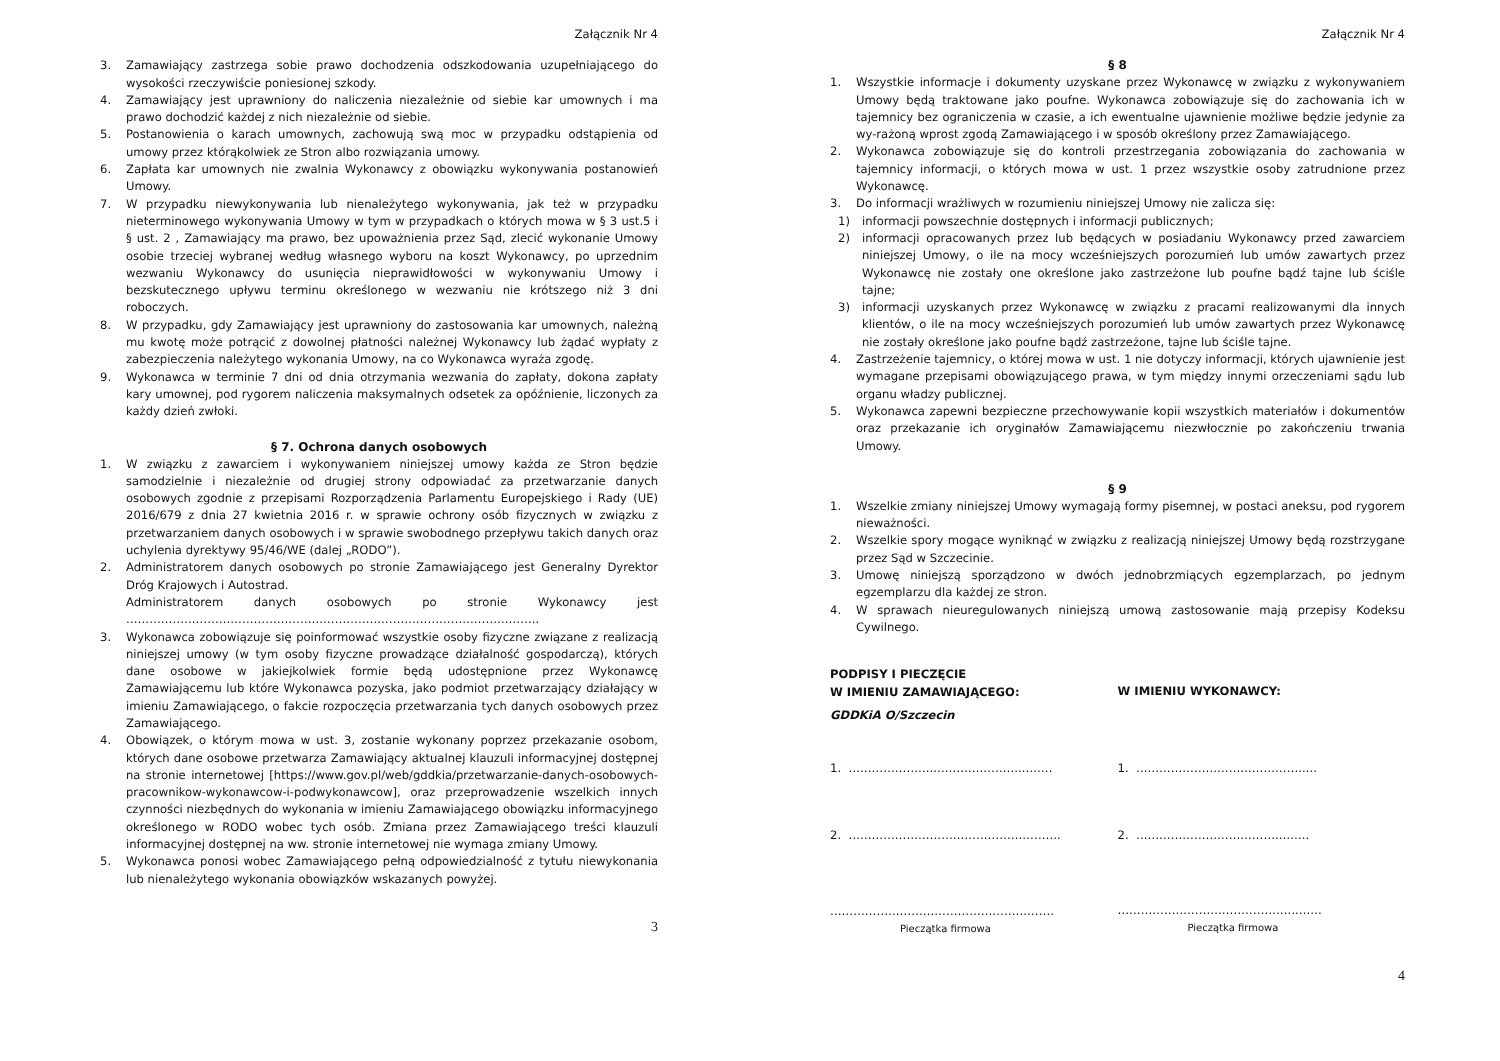Załącznik Nr 4
3. Zamawiający zastrzega sobie prawo dochodzenia odszkodowania uzupełniającego do wysokości rzeczywiście poniesionej szkody.
4. Zamawiający jest uprawniony do naliczenia niezależnie od siebie kar umownych i ma prawo dochodzić każdej z nich niezależnie od siebie.
5. Postanowienia o karach umownych, zachowują swą moc w przypadku odstąpienia od umowy przez którąkolwiek ze Stron albo rozwiązania umowy.
6. Zapłata kar umownych nie zwalnia Wykonawcy z obowiązku wykonywania postanowień Umowy.
7. W przypadku niewykonywania lub nienależytego wykonywania, jak też w przypadku nieterminowego wykonywania Umowy w tym w przypadkach o których mowa w § 3 ust.5 i § ust. 2 , Zamawiający ma prawo, bez upoważnienia przez Sąd, zlecić wykonanie Umowy osobie trzeciej wybranej według własnego wyboru na koszt Wykonawcy, po uprzednim wezwaniu Wykonawcy do usunięcia nieprawidłowości w wykonywaniu Umowy i bezskutecznego upływu terminu określonego w wezwaniu nie krótszego niż 3 dni roboczych.
8. W przypadku, gdy Zamawiający jest uprawniony do zastosowania kar umownych, należną mu kwotę może potrącić z dowolnej płatności należnej Wykonawcy lub żądać wypłaty z zabezpieczenia należytego wykonania Umowy, na co Wykonawca wyraża zgodę.
9. Wykonawca w terminie 7 dni od dnia otrzymania wezwania do zapłaty, dokona zapłaty kary umownej, pod rygorem naliczenia maksymalnych odsetek za opóźnienie, liczonych za każdy dzień zwłoki.
§ 7. Ochrona danych osobowych
1. W związku z zawarciem i wykonywaniem niniejszej umowy każda ze Stron będzie samodzielnie i niezależnie od drugiej strony odpowiadać za przetwarzanie danych osobowych zgodnie z przepisami Rozporządzenia Parlamentu Europejskiego i Rady (UE) 2016/679 z dnia 27 kwietnia 2016 r. w sprawie ochrony osób fizycznych w związku z przetwarzaniem danych osobowych i w sprawie swobodnego przepływu takich danych oraz uchylenia dyrektywy 95/46/WE (dalej „RODO”).
2. Administratorem danych osobowych po stronie Zamawiającego jest Generalny Dyrektor Dróg Krajowych i Autostrad.
Administratorem danych osobowych po stronie Wykonawcy jest ……………………………………………………………………………………………..
3. Wykonawca zobowiązuje się poinformować wszystkie osoby fizyczne związane z realizacją niniejszej umowy (w tym osoby fizyczne prowadzące działalność gospodarczą), których dane osobowe w jakiejkolwiek formie będą udostępnione przez Wykonawcę Zamawiającemu lub które Wykonawca pozyska, jako podmiot przetwarzający działający w imieniu Zamawiającego, o fakcie rozpoczęcia przetwarzania tych danych osobowych przez Zamawiającego.
4. Obowiązek, o którym mowa w ust. 3, zostanie wykonany poprzez przekazanie osobom, których dane osobowe przetwarza Zamawiający aktualnej klauzuli informacyjnej dostępnej na stronie internetowej [https://www.gov.pl/web/gddkia/przetwarzanie-danych-osobowych-pracownikow-wykonawcow-i-podwykonawcow], oraz przeprowadzenie wszelkich innych czynności niezbędnych do wykonania w imieniu Zamawiającego obowiązku informacyjnego określonego w RODO wobec tych osób. Zmiana przez Zamawiającego treści klauzuli informacyjnej dostępnej na ww. stronie internetowej nie wymaga zmiany Umowy.
5. Wykonawca ponosi wobec Zamawiającego pełną odpowiedzialność z tytułu niewykonania lub nienależytego wykonania obowiązków wskazanych powyżej.
3
Załącznik Nr 4
§ 8
1. Wszystkie informacje i dokumenty uzyskane przez Wykonawcę w związku z wykonywaniem Umowy będą traktowane jako poufne. Wykonawca zobowiązuje się do zachowania ich w tajemnicy bez ograniczenia w czasie, a ich ewentualne ujawnienie możliwe będzie jedynie za wy-rażoną wprost zgodą Zamawiającego i w sposób określony przez Zamawiającego.
2. Wykonawca zobowiązuje się do kontroli przestrzegania zobowiązania do zachowania w tajemnicy informacji, o których mowa w ust. 1 przez wszystkie osoby zatrudnione przez Wykonawcę.
3. Do informacji wrażliwych w rozumieniu niniejszej Umowy nie zalicza się:
1) informacji powszechnie dostępnych i informacji publicznych;
2) informacji opracowanych przez lub będących w posiadaniu Wykonawcy przed zawarciem niniejszej Umowy, o ile na mocy wcześniejszych porozumień lub umów zawartych przez Wykonawcę nie zostały one określone jako zastrzeżone lub poufne bądź tajne lub ściśle tajne;
3) informacji uzyskanych przez Wykonawcę w związku z pracami realizowanymi dla innych klientów, o ile na mocy wcześniejszych porozumień lub umów zawartych przez Wykonawcę nie zostały określone jako poufne bądź zastrzeżone, tajne lub ściśle tajne.
4. Zastrzeżenie tajemnicy, o której mowa w ust. 1 nie dotyczy informacji, których ujawnienie jest wymagane przepisami obowiązującego prawa, w tym między innymi orzeczeniami sądu lub organu władzy publicznej.
5. Wykonawca zapewni bezpieczne przechowywanie kopii wszystkich materiałów i dokumentów oraz przekazanie ich oryginałów Zamawiającemu niezwłocznie po zakończeniu trwania Umowy.
§ 9
1. Wszelkie zmiany niniejszej Umowy wymagają formy pisemnej, w postaci aneksu, pod rygorem nieważności.
2. Wszelkie spory mogące wyniknąć w związku z realizacją niniejszej Umowy będą rozstrzygane przez Sąd w Szczecinie.
3. Umowę niniejszą sporządzono w dwóch jednobrzmiących egzemplarzach, po jednym egzemplarzu dla każdej ze stron.
4. W sprawach nieuregulowanych niniejszą umową zastosowanie mają przepisy Kodeksu Cywilnego.
PODPISY I PIECZĘCIE
W IMIENIU ZAMAWIAJĄCEGO:
GDDKiA O/Szczecin
1. …………………..…………………..…….
2. ……………………………………………….
………………………………………………….
Pieczątka firmowa
W IMIENIU WYKONAWCY:
1. ……………………………………..…
2. ………………………………..…….
………………………………………..……
Pieczątka firmowa
4